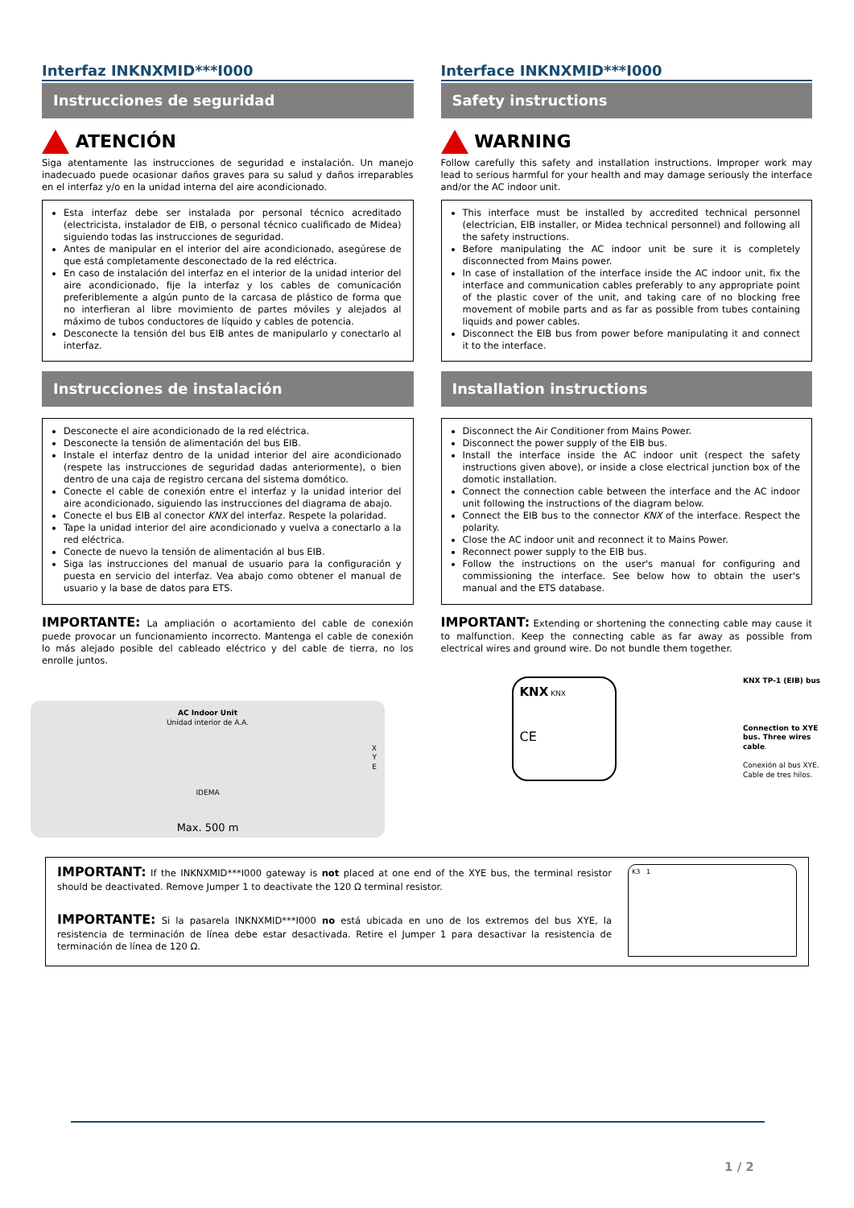Interfaz INKNXMID***I000
Instrucciones de seguridad
ATENCIÓN
Siga atentamente las instrucciones de seguridad e instalación. Un manejo inadecuado puede ocasionar daños graves para su salud y daños irreparables en el interfaz y/o en la unidad interna del aire acondicionado.
Esta interfaz debe ser instalada por personal técnico acreditado (electricista, instalador de EIB, o personal técnico cualificado de Midea) siguiendo todas las instrucciones de seguridad.
Antes de manipular en el interior del aire acondicionado, asegúrese de que está completamente desconectado de la red eléctrica.
En caso de instalación del interfaz en el interior de la unidad interior del aire acondicionado, fije la interfaz y los cables de comunicación preferiblemente a algún punto de la carcasa de plástico de forma que no interfieran al libre movimiento de partes móviles y alejados al máximo de tubos conductores de líquido y cables de potencia.
Desconecte la tensión del bus EIB antes de manipularlo y conectarlo al interfaz.
Instrucciones de instalación
Desconecte el aire acondicionado de la red eléctrica.
Desconecte la tensión de alimentación del bus EIB.
Instale el interfaz dentro de la unidad interior del aire acondicionado (respete las instrucciones de seguridad dadas anteriormente), o bien dentro de una caja de registro cercana del sistema domótico.
Conecte el cable de conexión entre el interfaz y la unidad interior del aire acondicionado, siguiendo las instrucciones del diagrama de abajo.
Conecte el bus EIB al conector KNX del interfaz. Respete la polaridad.
Tape la unidad interior del aire acondicionado y vuelva a conectarlo a la red eléctrica.
Conecte de nuevo la tensión de alimentación al bus EIB.
Siga las instrucciones del manual de usuario para la configuración y puesta en servicio del interfaz. Vea abajo como obtener el manual de usuario y la base de datos para ETS.
IMPORTANTE: La ampliación o acortamiento del cable de conexión puede provocar un funcionamiento incorrecto. Mantenga el cable de conexión lo más alejado posible del cableado eléctrico y del cable de tierra, no los enrolle juntos.
Interface INKNXMID***I000
Safety instructions
WARNING
Follow carefully this safety and installation instructions. Improper work may lead to serious harmful for your health and may damage seriously the interface and/or the AC indoor unit.
This interface must be installed by accredited technical personnel (electrician, EIB installer, or Midea technical personnel) and following all the safety instructions.
Before manipulating the AC indoor unit be sure it is completely disconnected from Mains power.
In case of installation of the interface inside the AC indoor unit, fix the interface and communication cables preferably to any appropriate point of the plastic cover of the unit, and taking care of no blocking free movement of mobile parts and as far as possible from tubes containing liquids and power cables.
Disconnect the EIB bus from power before manipulating it and connect it to the interface.
Installation instructions
Disconnect the Air Conditioner from Mains Power.
Disconnect the power supply of the EIB bus.
Install the interface inside the AC indoor unit (respect the safety instructions given above), or inside a close electrical junction box of the domotic installation.
Connect the connection cable between the interface and the AC indoor unit following the instructions of the diagram below.
Connect the EIB bus to the connector KNX of the interface. Respect the polarity.
Close the AC indoor unit and reconnect it to Mains Power.
Reconnect power supply to the EIB bus.
Follow the instructions on the user's manual for configuring and commissioning the interface. See below how to obtain the user's manual and the ETS database.
IMPORTANT: Extending or shortening the connecting cable may cause it to malfunction. Keep the connecting cable as far away as possible from electrical wires and ground wire. Do not bundle them together.
AC Indoor Unit
Unidad interior de A.A.
X
Y
E
IDEMA
Max. 500 m
KNX KNX
CE
KNX TP-1 (EIB) bus
Connection to XYE bus. Three wires cable.
Conexión al bus XYE. Cable de tres hilos.
IMPORTANT: If the INKNXMID***I000 gateway is not placed at one end of the XYE bus, the terminal resistor should be deactivated. Remove Jumper 1 to deactivate the 120 Ω terminal resistor.
IMPORTANTE: Si la pasarela INKNXMID***I000 no está ubicada en uno de los extremos del bus XYE, la resistencia de terminación de línea debe estar desactivada. Retire el Jumper 1 para desactivar la resistencia de terminación de línea de 120 Ω.
K3 1
1 / 2